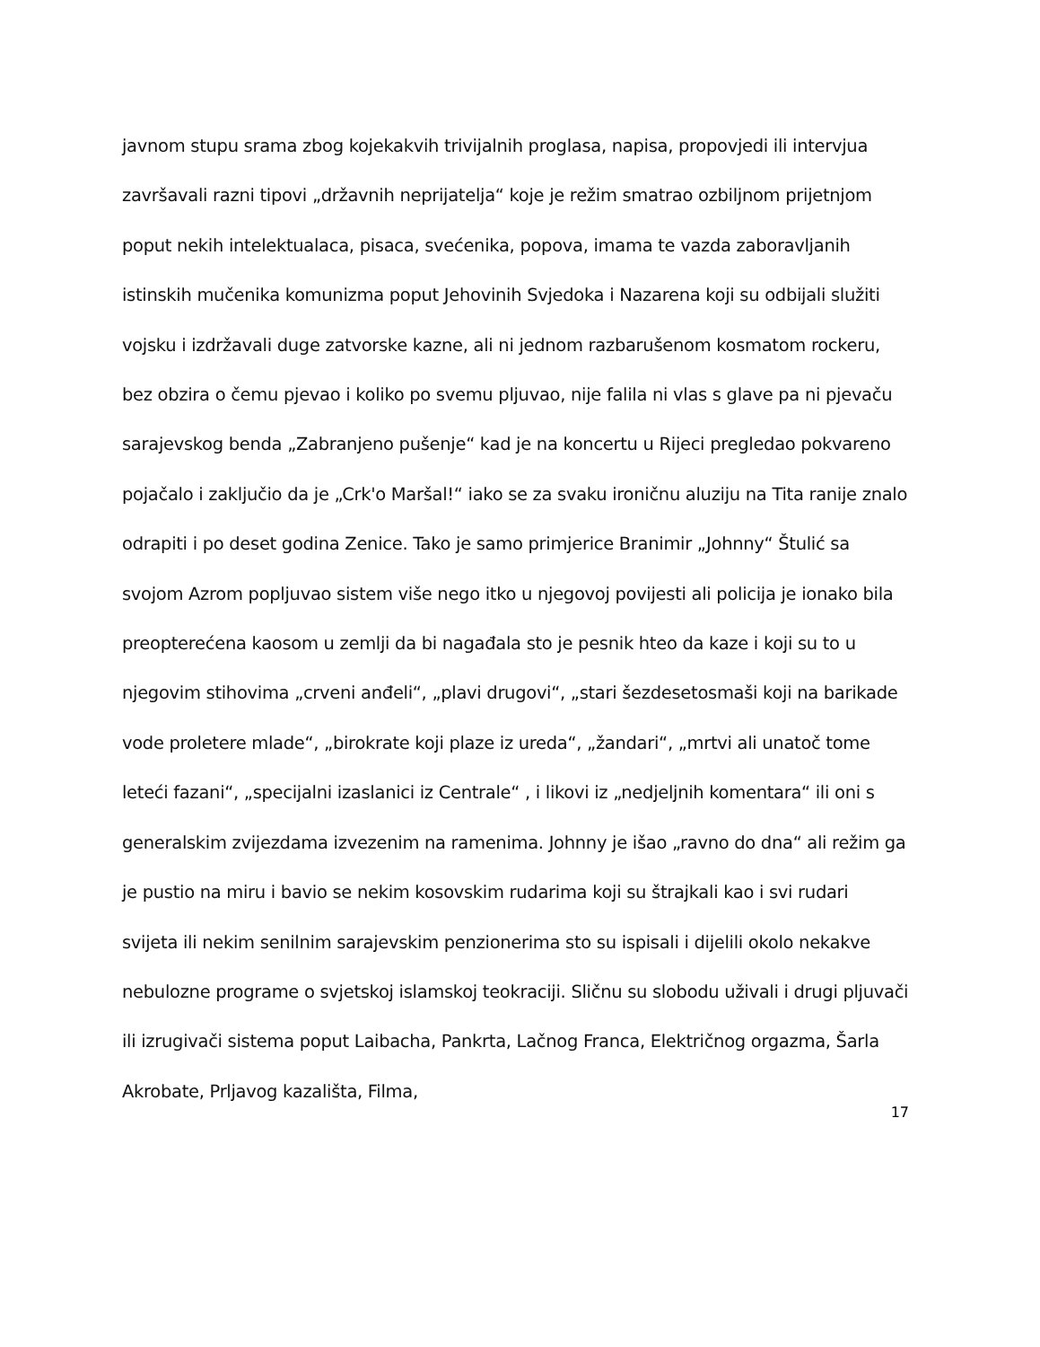javnom stupu srama zbog kojekakvih trivijalnih proglasa, napisa, propovjedi ili intervjua završavali razni tipovi „državnih neprijatelja“ koje je režim smatrao ozbiljnom prijetnjom poput nekih intelektualaca, pisaca, svećenika, popova, imama te vazda zaboravljanih istinskih mučenika komunizma poput Jehovinih Svjedoka i Nazarena koji su odbijali služiti vojsku i izdržavali duge zatvorske kazne, ali ni jednom razbarušenom kosmatom rockeru, bez obzira o čemu pjevao i koliko po svemu pljuvao, nije falila ni vlas s glave pa ni pjevaču sarajevskog benda „Zabranjeno pušenje“ kad je na koncertu u Rijeci pregledao pokvareno pojačalo i zaključio da je „Crk'o Maršal!“ iako se za svaku ironičnu aluziju na Tita ranije znalo odrapiti i po deset godina Zenice. Tako je samo primjerice Branimir „Johnny“ Štulić sa svojom Azrom popljuvao sistem više nego itko u njegovoj povijesti ali policija je ionako bila preopterećena kaosom u zemlji da bi nagađala sto je pesnik hteo da kaze i koji su to u njegovim stihovima „crveni anđeli“, „plavi drugovi“, „stari šezdesetosmaši koji na barikade vode proletere mlade“, „birokrate koji plaze iz ureda“, „žandari“, „mrtvi ali unatoč tome leteći fazani“, „specijalni izaslanici iz Centrale“ , i likovi iz „nedjeljnih komentara“ ili oni s generalskim zvijezdama izvezenim na ramenima. Johnny je išao „ravno do dna“ ali režim ga je pustio na miru i bavio se nekim kosovskim rudarima koji su štrajkali kao i svi rudari svijeta ili nekim senilnim sarajevskim penzionerima sto su ispisali i dijelili okolo nekakve nebulozne programe o svjetskoj islamskoj teokraciji. Sličnu su slobodu uživali i drugi pljuvači ili izrugivači sistema poput Laibacha, Pankrta, Lačnog Franca, Električnog orgazma, Šarla Akrobate, Prljavog kazališta, Filma,
17